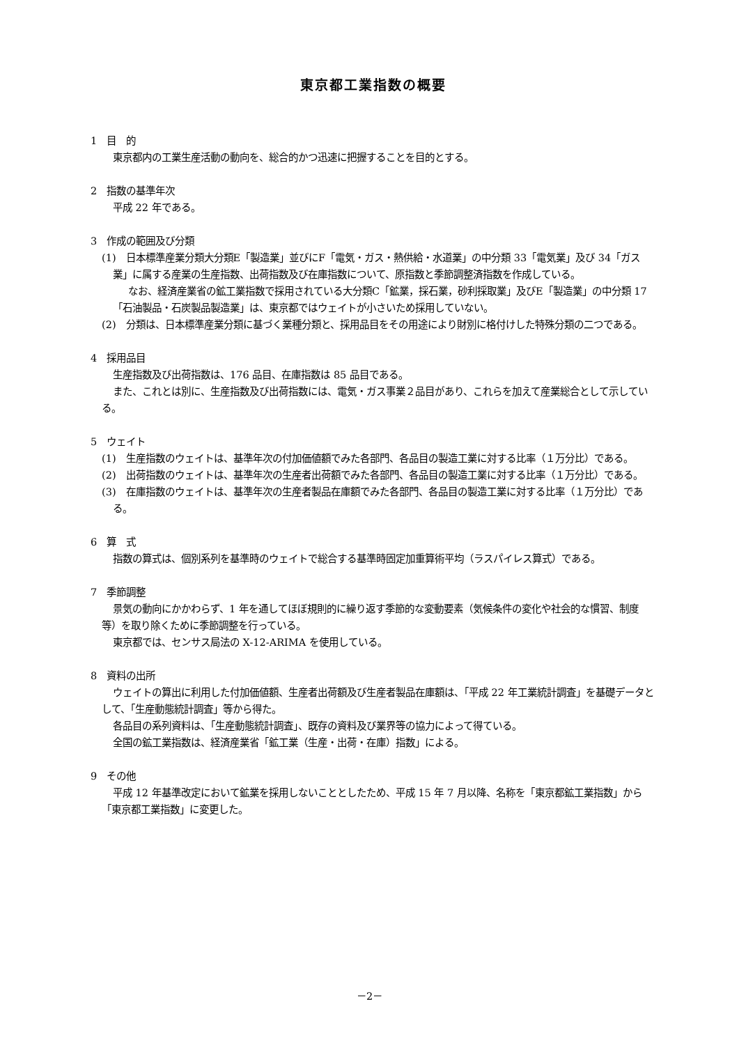東京都工業指数の概要
1　目　的
東京都内の工業生産活動の動向を、総合的かつ迅速に把握することを目的とする。
2　指数の基準年次
平成 22 年である。
3　作成の範囲及び分類
(1)　日本標準産業分類大分類E「製造業」並びにF「電気・ガス・熱供給・水道業」の中分類 33「電気業」及び 34「ガス業」に属する産業の生産指数、出荷指数及び在庫指数について、原指数と季節調整済指数を作成している。
なお、経済産業省の鉱工業指数で採用されている大分類C「鉱業，採石業，砂利採取業」及びE「製造業」の中分類 17「石油製品・石炭製品製造業」は、東京都ではウェイトが小さいため採用していない。
(2)　分類は、日本標準産業分類に基づく業種分類と、採用品目をその用途により財別に格付けした特殊分類の二つである。
4　採用品目
生産指数及び出荷指数は、176 品目、在庫指数は 85 品目である。
また、これとは別に、生産指数及び出荷指数には、電気・ガス事業２品目があり、これらを加えて産業総合として示している。
5　ウェイト
(1)　生産指数のウェイトは、基準年次の付加価値額でみた各部門、各品目の製造工業に対する比率（１万分比）である。
(2)　出荷指数のウェイトは、基準年次の生産者出荷額でみた各部門、各品目の製造工業に対する比率（１万分比）である。
(3)　在庫指数のウェイトは、基準年次の生産者製品在庫額でみた各部門、各品目の製造工業に対する比率（１万分比）である。
6　算　式
指数の算式は、個別系列を基準時のウェイトで総合する基準時固定加重算術平均（ラスパイレス算式）である。
7　季節調整
景気の動向にかかわらず、1 年を通してほぼ規則的に繰り返す季節的な変動要素（気候条件の変化や社会的な慣習、制度等）を取り除くために季節調整を行っている。
東京都では、センサス局法の X-12-ARIMA を使用している。
8　資料の出所
ウェイトの算出に利用した付加価値額、生産者出荷額及び生産者製品在庫額は、「平成 22 年工業統計調査」を基礎データとして、「生産動態統計調査」等から得た。
各品目の系列資料は、「生産動態統計調査」、既存の資料及び業界等の協力によって得ている。
全国の鉱工業指数は、経済産業省「鉱工業（生産・出荷・在庫）指数」による。
9　その他
平成 12 年基準改定において鉱業を採用しないこととしたため、平成 15 年 7 月以降、名称を「東京都鉱工業指数」から「東京都工業指数」に変更した。
－2－